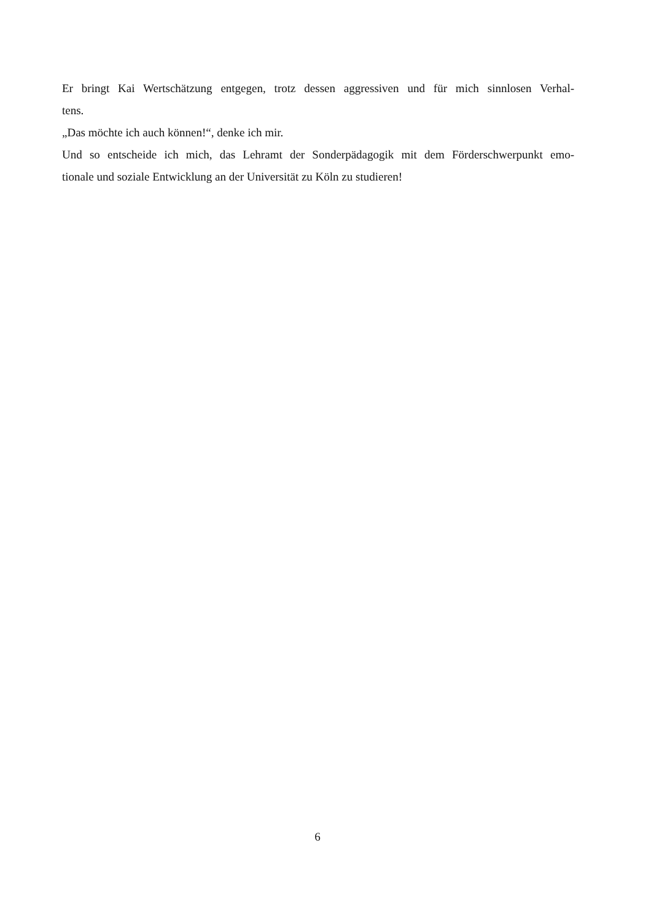Er bringt Kai Wertschätzung entgegen, trotz dessen aggressiven und für mich sinnlosen Verhal-
tens.
„Das möchte ich auch können!“, denke ich mir.
Und so entscheide ich mich, das Lehramt der Sonderpädagogik mit dem Förderschwerpunkt emo-
tionale und soziale Entwicklung an der Universität zu Köln zu studieren!
6